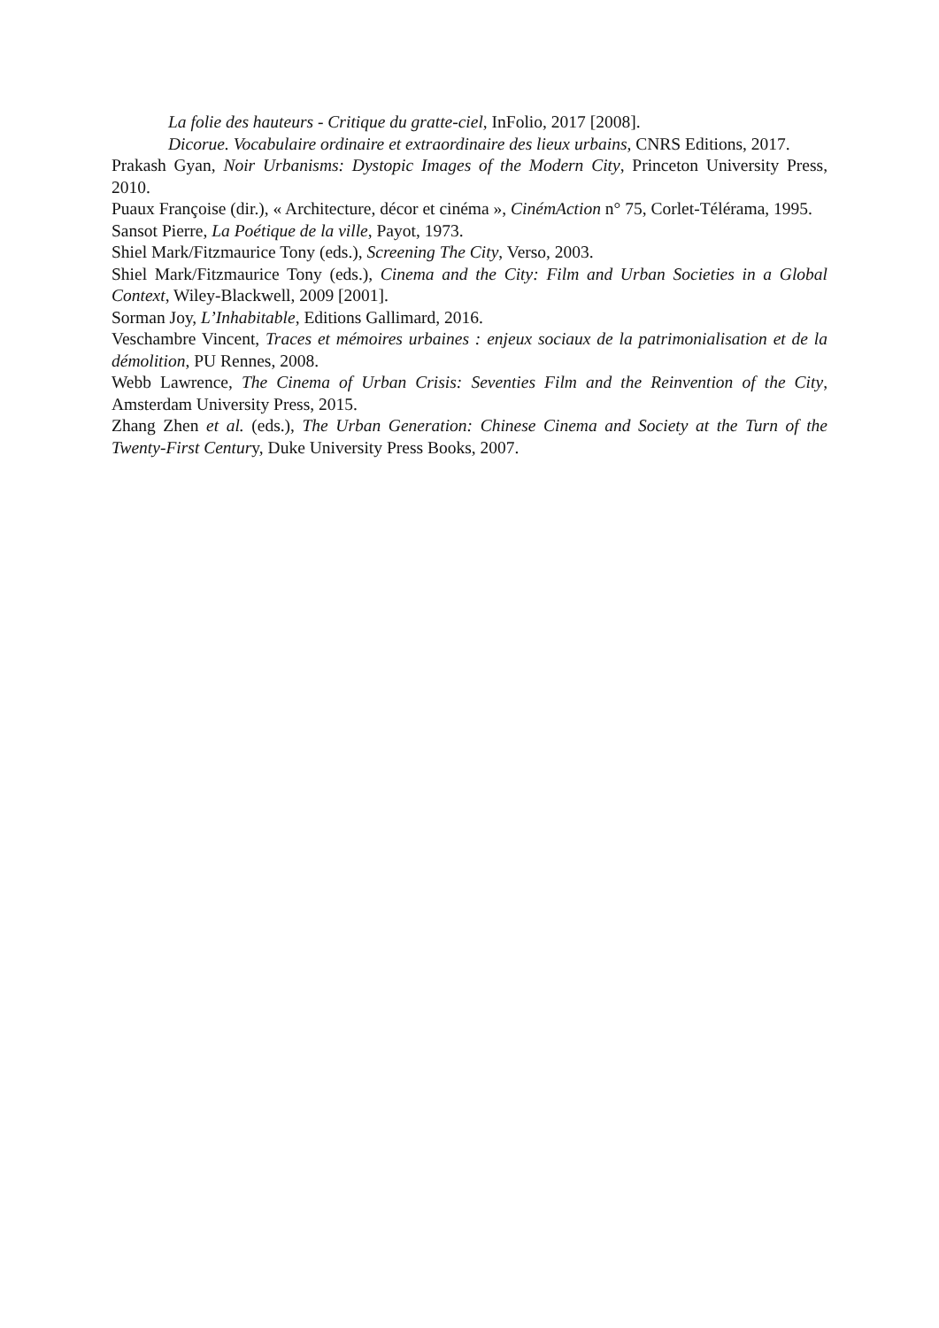La folie des hauteurs - Critique du gratte-ciel, InFolio, 2017 [2008].
Dicorue. Vocabulaire ordinaire et extraordinaire des lieux urbains, CNRS Editions, 2017.
Prakash Gyan, Noir Urbanisms: Dystopic Images of the Modern City, Princeton University Press, 2010.
Puaux Françoise (dir.), « Architecture, décor et cinéma », CinémAction n° 75, Corlet-Télérama, 1995.
Sansot Pierre, La Poétique de la ville, Payot, 1973.
Shiel Mark/Fitzmaurice Tony (eds.), Screening The City, Verso, 2003.
Shiel Mark/Fitzmaurice Tony (eds.), Cinema and the City: Film and Urban Societies in a Global Context, Wiley-Blackwell, 2009 [2001].
Sorman Joy, L’Inhabitable, Editions Gallimard, 2016.
Veschambre Vincent, Traces et mémoires urbaines : enjeux sociaux de la patrimonialisation et de la démolition, PU Rennes, 2008.
Webb Lawrence, The Cinema of Urban Crisis: Seventies Film and the Reinvention of the City, Amsterdam University Press, 2015.
Zhang Zhen et al. (eds.), The Urban Generation: Chinese Cinema and Society at the Turn of the Twenty-First Century, Duke University Press Books, 2007.